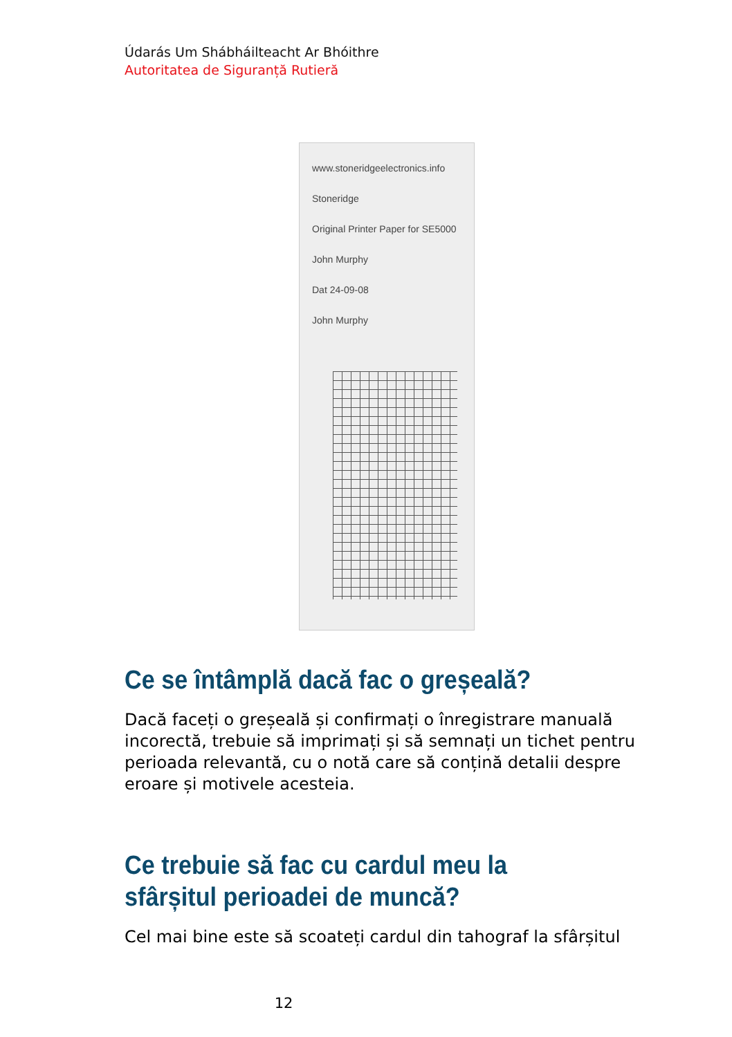Údarás Um Shábháilteacht Ar Bhóithre
Autoritatea de Siguranță Rutieră
www.stoneridgeelectronics.info
Stoneridge
Original Printer Paper for SE5000
John Murphy
Dat 24-09-08
John Murphy
Ce se întâmplă dacă fac o greșeală?
Dacă faceți o greșeală și confirmați o înregistrare manuală incorectă, trebuie să imprimați și să semnați un tichet pentru perioada relevantă, cu o notă care să conțină detalii despre eroare și motivele acesteia.
Ce trebuie să fac cu cardul meu la sfârșitul perioadei de muncă?
Cel mai bine este să scoateți cardul din tahograf la sfârșitul
12